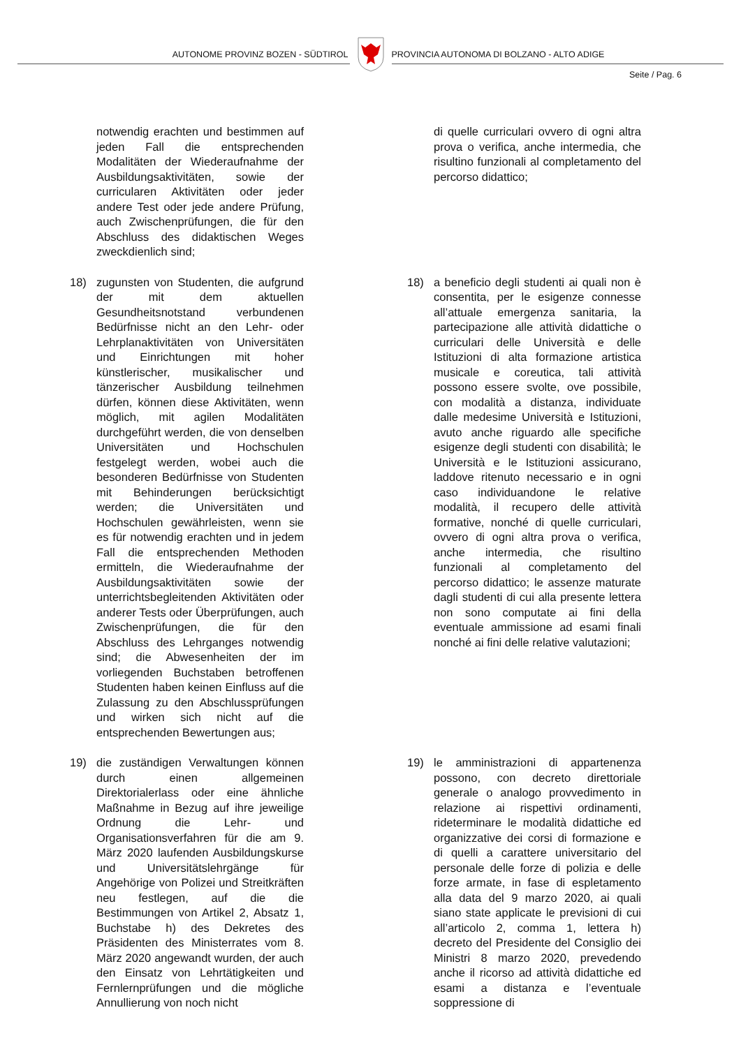AUTONOME PROVINZ BOZEN - SÜDTIROL
PROVINCIA AUTONOMA DI BOLZANO - ALTO ADIGE
Seite / Pag. 6
notwendig erachten und bestimmen auf jeden Fall die entsprechenden Modalitäten der Wiederaufnahme der Ausbildungsaktivitäten, sowie der curricularen Aktivitäten oder jeder andere Test oder jede andere Prüfung, auch Zwischenprüfungen, die für den Abschluss des didaktischen Weges zweckdienlich sind;
di quelle curriculari ovvero di ogni altra prova o verifica, anche intermedia, che risultino funzionali al completamento del percorso didattico;
18) zugunsten von Studenten, die aufgrund der mit dem aktuellen Gesundheitsnotstand verbundenen Bedürfnisse nicht an den Lehr- oder Lehrplanaktivitäten von Universitäten und Einrichtungen mit hoher künstlerischer, musikalischer und tänzerischer Ausbildung teilnehmen dürfen, können diese Aktivitäten, wenn möglich, mit agilen Modalitäten durchgeführt werden, die von denselben Universitäten und Hochschulen festgelegt werden, wobei auch die besonderen Bedürfnisse von Studenten mit Behinderungen berücksichtigt werden; die Universitäten und Hochschulen gewährleisten, wenn sie es für notwendig erachten und in jedem Fall die entsprechenden Methoden ermitteln, die Wiederaufnahme der Ausbildungsaktivitäten sowie der unterrichtsbegleitenden Aktivitäten oder anderer Tests oder Überprüfungen, auch Zwischenprüfungen, die für den Abschluss des Lehrganges notwendig sind; die Abwesenheiten der im vorliegenden Buchstaben betroffenen Studenten haben keinen Einfluss auf die Zulassung zu den Abschlussprüfungen und wirken sich nicht auf die entsprechenden Bewertungen aus;
18) a beneficio degli studenti ai quali non è consentita, per le esigenze connesse all’attuale emergenza sanitaria, la partecipazione alle attività didattiche o curriculari delle Università e delle Istituzioni di alta formazione artistica musicale e coreutica, tali attività possono essere svolte, ove possibile, con modalità a distanza, individuate dalle medesime Università e Istituzioni, avuto anche riguardo alle specifiche esigenze degli studenti con disabilità; le Università e le Istituzioni assicurano, laddove ritenuto necessario e in ogni caso individuandone le relative modalità, il recupero delle attività formative, nonché di quelle curriculari, ovvero di ogni altra prova o verifica, anche intermedia, che risultino funzionali al completamento del percorso didattico; le assenze maturate dagli studenti di cui alla presente lettera non sono computate ai fini della eventuale ammissione ad esami finali nonché ai fini delle relative valutazioni;
19) die zuständigen Verwaltungen können durch einen allgemeinen Direktorialerlass oder eine ähnliche Maßnahme in Bezug auf ihre jeweilige Ordnung die Lehr- und Organisationsverfahren für die am 9. März 2020 laufenden Ausbildungskurse und Universitätslehrgänge für Angehörige von Polizei und Streitkräften neu festlegen, auf die die Bestimmungen von Artikel 2, Absatz 1, Buchstabe h) des Dekretes des Präsidenten des Ministerrates vom 8. März 2020 angewandt wurden, der auch den Einsatz von Lehrtätigkeiten und Fernlernprüfungen und die mögliche Annullierung von noch nicht
19) le amministrazioni di appartenenza possono, con decreto direttoriale generale o analogo provvedimento in relazione ai rispettivi ordinamenti, rideterminare le modalità didattiche ed organizzative dei corsi di formazione e di quelli a carattere universitario del personale delle forze di polizia e delle forze armate, in fase di espletamento alla data del 9 marzo 2020, ai quali siano state applicate le previsioni di cui all’articolo 2, comma 1, lettera h) decreto del Presidente del Consiglio dei Ministri 8 marzo 2020, prevedendo anche il ricorso ad attività didattiche ed esami a distanza e l’eventuale soppressione di